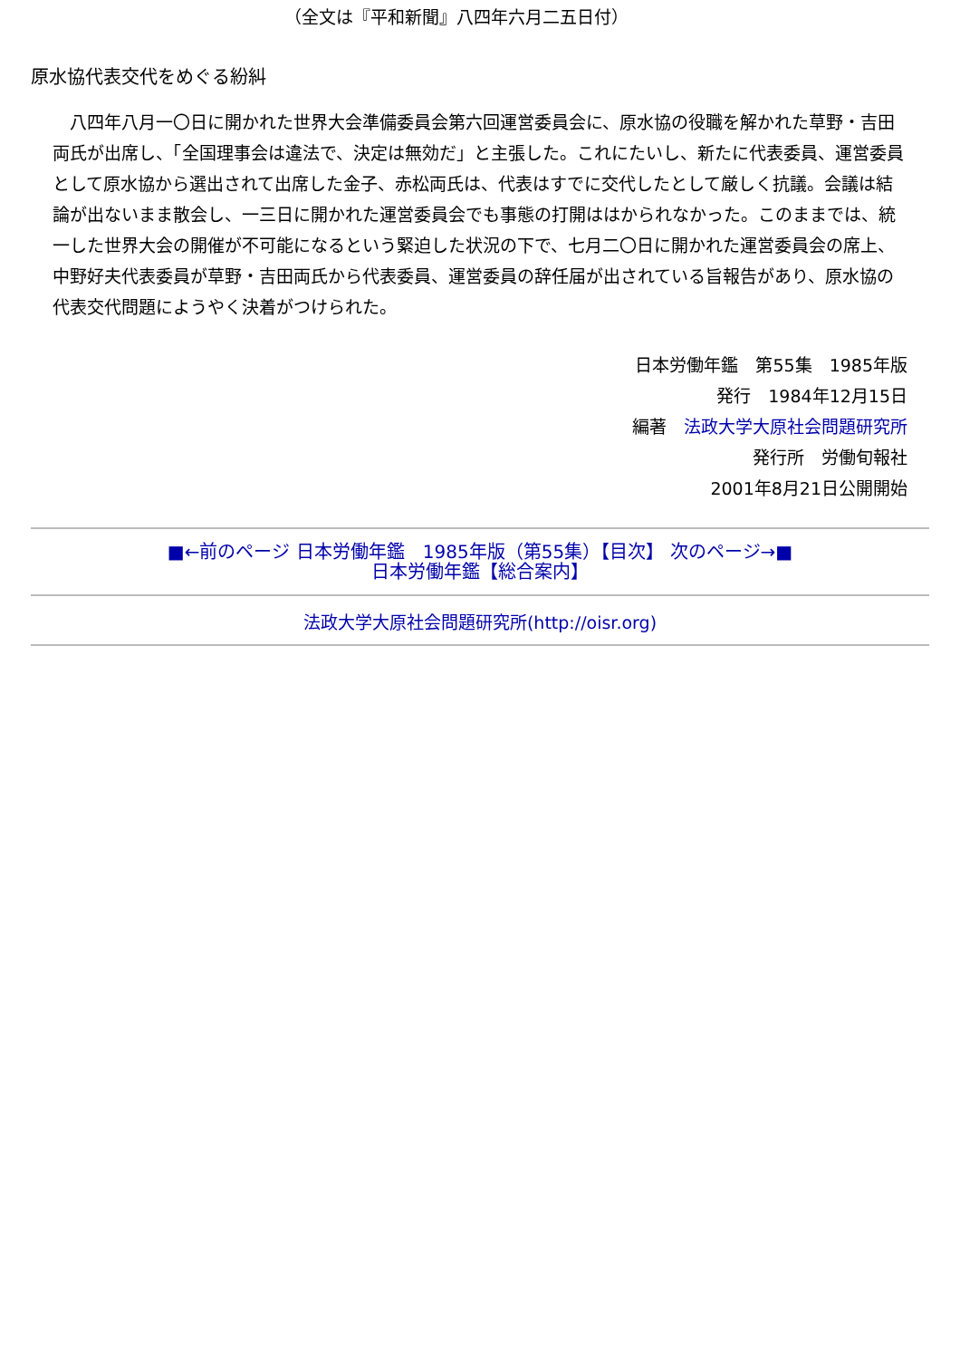（全文は『平和新聞』八四年六月二五日付）
原水協代表交代をめぐる紛糾
　八四年八月一〇日に開かれた世界大会準備委員会第六回運営委員会に、原水協の役職を解かれた草野・吉田両氏が出席し、「全国理事会は違法で、決定は無効だ」と主張した。これにたいし、新たに代表委員、運営委員として原水協から選出されて出席した金子、赤松両氏は、代表はすでに交代したとして厳しく抗議。会議は結論が出ないまま散会し、一三日に開かれた運営委員会でも事態の打開ははかられなかった。このままでは、統一した世界大会の開催が不可能になるという緊迫した状況の下で、七月二〇日に開かれた運営委員会の席上、中野好夫代表委員が草野・吉田両氏から代表委員、運営委員の辞任届が出されている旨報告があり、原水協の代表交代問題にようやく決着がつけられた。
日本労働年鑑　第55集　1985年版
発行　1984年12月15日
編著　法政大学大原社会問題研究所
発行所　労働旬報社
2001年8月21日公開開始
■←前のページ 日本労働年鑑　1985年版（第55集）【目次】 次のページ→■
日本労働年鑑【総合案内】
法政大学大原社会問題研究所(http://oisr.org)